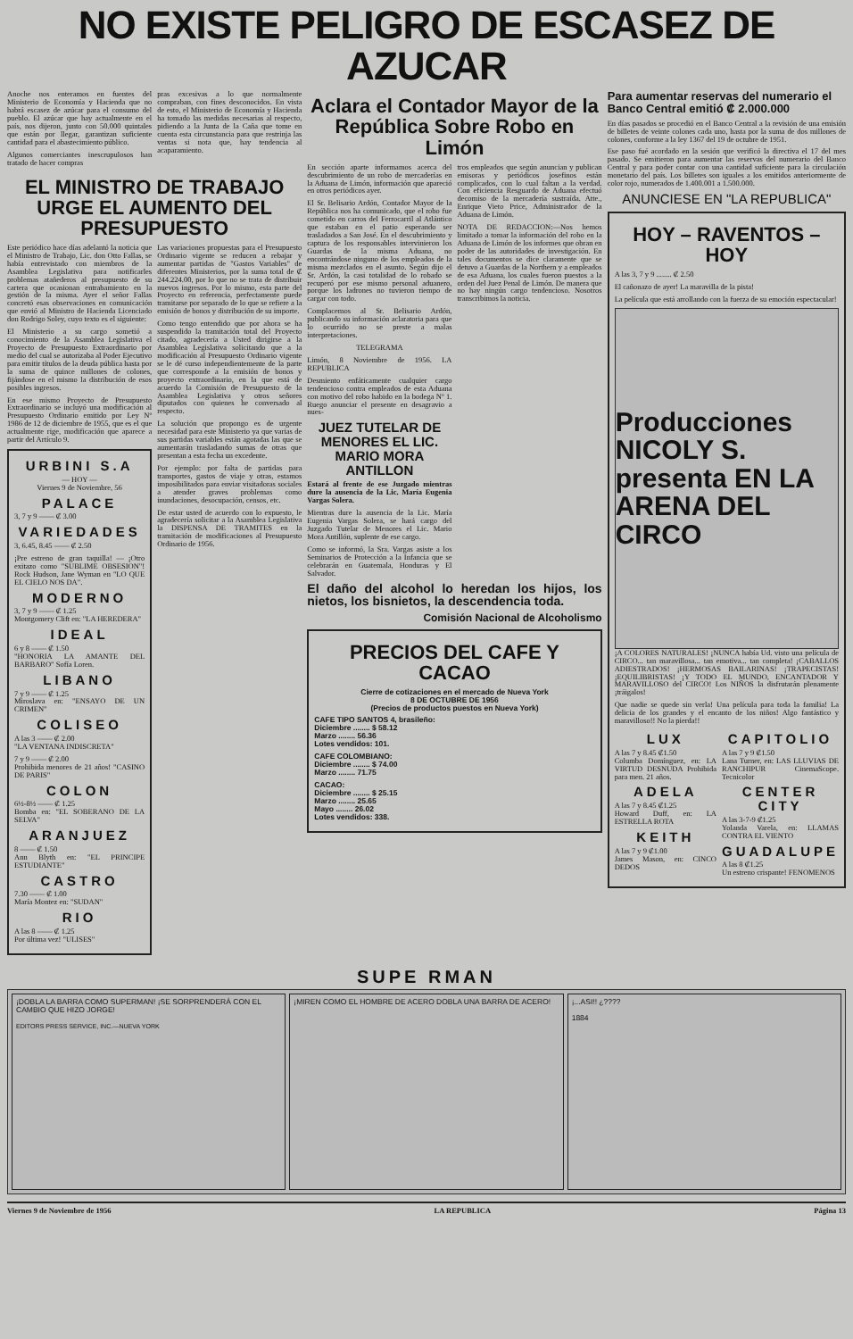NO EXISTE PELIGRO DE ESCASEZ DE AZUCAR
Anoche nos enteramos en fuentes del Ministerio de Economía y Hacienda que no habrá escasez de azúcar para el consumo del pueblo. El azúcar que hay actualmente en el país, nos dijeron, junto con 50.000 quintales que están por llegar, garantizan suficiente cantidad para el abastecimiento público.
Algunos comerciantes inescrupulosos han tratado de hacer compras
pras excesivas a lo que normalmente compraban, con fines desconocidos. En vista de esto, el Ministerio de Economía y Hacienda ha tomado las medidas necesarias al respecto, pidiendo a la Junta de la Caña que tome en cuenta esta circunstancia para que restrinja las ventas si nota que, hay tendencia al acaparamiento.
EL MINISTRO DE TRABAJO URGE EL AUMENTO DEL PRESUPUESTO
Este periódico hace días adelantó la noticia que el Ministro de Trabajo, Lic. don Otto Fallas, se había entrevistado con miembros de la Asamblea Legislativa para notificarles problemas atañederos al presupuesto de su cartera que ocasionan entrabamiento en la gestión de la misma. Ayer el señor Fallas concretó esas observaciones en comunicación que envió al Ministro de Hacienda Licenciado don Rodrigo Soley, cuyo texto es el siguiente:
El Ministerio a su cargo sometió a conocimiento de la Asamblea Legislativa el Proyecto de Presupuesto Extraordinario por medio del cual se autorizaba al Poder Ejecutivo para emitir títulos de la deuda pública hasta por la suma de quince millones de colones, fijándose en el mismo la distribución de esos posibles ingresos.
En ese mismo Proyecto de Presupuesto Extraordinario se incluyó una modificación al Presupuesto Ordinario emitido por Ley Nº 1986 de 12 de diciembre de 1955, que es el que actualmente rige, modificación que aparece a partir del Artículo 9.
URBINI S.A
— HOY —
Viernes 9 de Noviembre, 56
PALACE
3, 7 y 9 —— ₡ 3.00
VARIEDADES
3, 6.45, 8.45 —— ₡ 2.50
¡Pre estreno de gran taquilla! — ¡Otro exitazo como "SUBLIME OBSESION"! Rock Hudson, Jane Wyman en "LO QUE EL CIELO NOS DA".
MODERNO
3, 7 y 9 —— ₡ 1.25
Montgomery Clift en: "LA HEREDERA"
IDEAL
6 y 8 —— ₡ 1.50
"HONORIA LA AMANTE DEL BARBARO" Sofía Loren.
LIBANO
7 y 9 —— ₡ 1.25
Miroslava en: "ENSAYO DE UN CRIMEN"
COLISEO
A las 3 —— ₡ 2.00
"LA VENTANA INDISCRETA"
7 y 9 —— ₡ 2.00
Prohibida menores de 21 años! "CASINO DE PARIS"
COLON
6½-8½ —— ₡ 1.25
Bomba en: "EL SOBERANO DE LA SELVA"
ARANJUEZ
8 —— ₡ 1.50
Ann Blyth en: "EL PRINCIPE ESTUDIANTE"
CASTRO
7.30 —— ₡ 1.00
María Montez en: "SUDAN"
RIO
A las 8 —— ₡ 1.25
Por última vez! "ULISES"
Las variaciones propuestas para el Presupuesto Ordinario vigente se reducen a rebajar y aumentar partidas de "Gastos Variables" de diferentes Ministerios, por la suma total de ₡ 244.224.00, por lo que no se trata de distribuir nuevos ingresos. Por lo mismo, esta parte del Proyecto en referencia, perfectamente puede tramitarse por separado de lo que se refiere a la emisión de bonos y distribución de su importe.
Como tengo entendido que por ahora se ha suspendido la tramitación total del Proyecto citado, agradecería a Usted dirigirse a la Asamblea Legislativa solicitando que a la modificación al Presupuesto Ordinario vigente se le dé curso independientemente de la parte que corresponde a la emisión de bonos y proyecto extraordinario, en la que está de acuerdo la Comisión de Presupuesto de la Asamblea Legislativa y otros señores diputados con quienes he conversado al respecto.
La solución que propongo es de urgente necesidad para este Ministerio ya que varias de sus partidas variables están agotadas las que se aumentarán trasladando sumas de otras que presentan a esta fecha un excedente.
Por ejemplo: por falta de partidas para transportes, gastos de viaje y otras, estamos imposibilitados para enviar visitadoras sociales a atender graves problemas como inundaciones, desocupación, censos, etc.
De estar usted de acuerdo con lo expuesto, le agradecería solicitar a la Asamblea Legislativa la DISPENSA DE TRAMITES en la tramitación de modificaciones al Presupuesto Ordinario de 1956.
Aclara el Contador Mayor de la República Sobre Robo en Limón
En sección aparte informamos acerca del descubrimiento de un robo de mercaderías en la Aduana de Limón, información que apareció en otros periódicos ayer.
El Sr. Belisario Ardón, Contador Mayor de la República nos ha comunicado, que el robo fue cometido en carros del Ferrocarril al Atlántico que estaban en el patio esperando ser trasladados a San José. En el descubrimiento y captura de los responsables intervinieron los Guardas de la misma Aduana, no encontrándose ninguno de los empleados de la misma mezclados en el asunto. Según dijo el Sr. Ardón, la casi totalidad de lo robado se recuperó por ese mismo personal aduanero, porque los ladrones no tuvieron tiempo de cargar con todo.
Complacemos al Sr. Belisario Ardón, publicando su información aclaratoria para que lo ocurrido no se preste a malas interpretaciones.
TELEGRAMA
Limón, 8 Noviembre de 1956. LA REPUBLICA
Desmiento enfáticamente cualquier cargo tendencioso contra empleados de esta Aduana con motivo del robo habido en la bodega Nº 1. Ruego anunciar el presente en desagravio a nues-
JUEZ TUTELAR DE MENORES EL LIC. MARIO MORA ANTILLON
Estará al frente de ese Juzgado mientras dure la ausencia de la Lic. María Eugenia Vargas Solera.
Mientras dure la ausencia de la Lic. María Eugenia Vargas Solera, se hará cargo del Juzgado Tutelar de Menores el Lic. Mario Mora Antillón, suplente de ese cargo.
Como se informó, la Sra. Vargas asiste a los Seminarios de Protección a la Infancia que se celebrarán en Guatemala, Honduras y El Salvador.
tros empleados que según anuncian y publican emisoras y periódicos josefinos están complicados, con lo cual faltan a la verdad. Con eficiencia Resguardo de Aduana efectuó decomiso de la mercadería sustraída. Atte., Enrique Vieto Price, Administrador de la Aduana de Limón.
NOTA DE REDACCION:—Nos hemos limitado a tomar la información del robo en la Aduana de Limón de los informes que obran en poder de las autoridades de investigación. En tales documentos se dice claramente que se detuvo a Guardas de la Northern y a empleados de esa Aduana, los cuales fueron puestos a la orden del Juez Penal de Limón. De manera que no hay ningún cargo tendencioso. Nosotros transcribimos la noticia.
El daño del alcohol lo heredan los hijos, los nietos, los bisnietos, la descendencia toda.
Comisión Nacional de Alcoholismo
PRECIOS DEL CAFE Y CACAO
Cierre de cotizaciones en el mercado de Nueva York
8 DE OCTUBRE DE 1956
(Precios de productos puestos en Nueva York)
CAFE TIPO SANTOS 4, brasileño:
Diciembre ........ $ 58.12
Marzo ........ 56.36
Lotes vendidos: 101.
CAFE COLOMBIANO:
Diciembre ........ $ 74.00
Marzo ........ 71.75
CACAO:
Diciembre ........ $ 25.15
Marzo ........ 25.65
Mayo ........ 26.02
Lotes vendidos: 338.
Para aumentar reservas del numerario el Banco Central emitió ₡ 2.000.000
En días pasados se procedió en el Banco Central a la revisión de una emisión de billetes de veinte colones cada uno, hasta por la suma de dos millones de colones, conforme a la ley 1367 del 19 de octubre de 1951.
Ese paso fué acordado en la sesión que verificó la directiva el 17 del mes pasado. Se emitieron para aumentar las reservas del numerario del Banco Central y para poder contar con una cantidad suficiente para la circulación monetario del país. Los billetes son iguales a los emitidos anteriormente de color rojo, numerados de 1.400.001 a 1.500.000.
ANUNCIESE EN "LA REPUBLICA"
HOY – RAVENTOS – HOY
A las 3, 7 y 9 ........ ₡ 2.50
El cañonazo de ayer! La maravilla de la pista!
La película que está arrollando con la fuerza de su emoción espectacular!
Producciones NICOLY S. presenta EN LA ARENA DEL CIRCO
¡A COLORES NATURALES! ¡NUNCA había Ud. visto una película de CIRCO... tan maravillosa... tan emotiva... tan completa! ¡CABALLOS ADIESTRADOS! ¡HERMOSAS BAILARINAS! ¡TRAPECISTAS! ¡EQUILIBRISTAS! ¡Y TODO EL MUNDO, ENCANTADOR Y MARAVILLOSO del CIRCO! Los NIÑOS la disfrutarán plenamente ¡tráigalos!
Que nadie se quede sin verla! Una película para toda la familia! La delicia de los grandes y el encanto de los niños! Algo fantástico y maravilloso!! No la pierda!!
LUX
A las 7 y 8.45 ₡1.50
Columba Domínguez, en: LA VIRTUD DESNUDA Prohibida para men. 21 años.
ADELA
A las 7 y 8.45 ₡1.25
Howard Duff, en: LA ESTRELLA ROTA
KEITH
A las 7 y 9 ₡1.00
James Mason, en: CINCO DEDOS
CAPITOLIO
A las 7 y 9 ₡1.50
Lana Turner, en: LAS LLUVIAS DE RANCHIPUR CinemaScope. Tecnicolor
CENTER CITY
A las 3-7-9 ₡1.25
Yolanda Varela, en: LLAMAS CONTRA EL VIENTO
GUADALUPE
A las 8 ₡1.25
Un estreno crispante! FENOMENOS
SUPE RMAN
¡DOBLA LA BARRA COMO SUPERMAN! ¡SE SORPRENDERÁ CON EL CAMBIO QUE HIZO JORGE!
EDITORS PRESS SERVICE, INC.—NUEVA YORK
¡MIREN COMO EL HOMBRE DE ACERO DOBLA UNA BARRA DE ACERO!
¡...ASI!! ¿????
1884
Viernes 9 de Noviembre de 1956 LA REPUBLICA Página 13